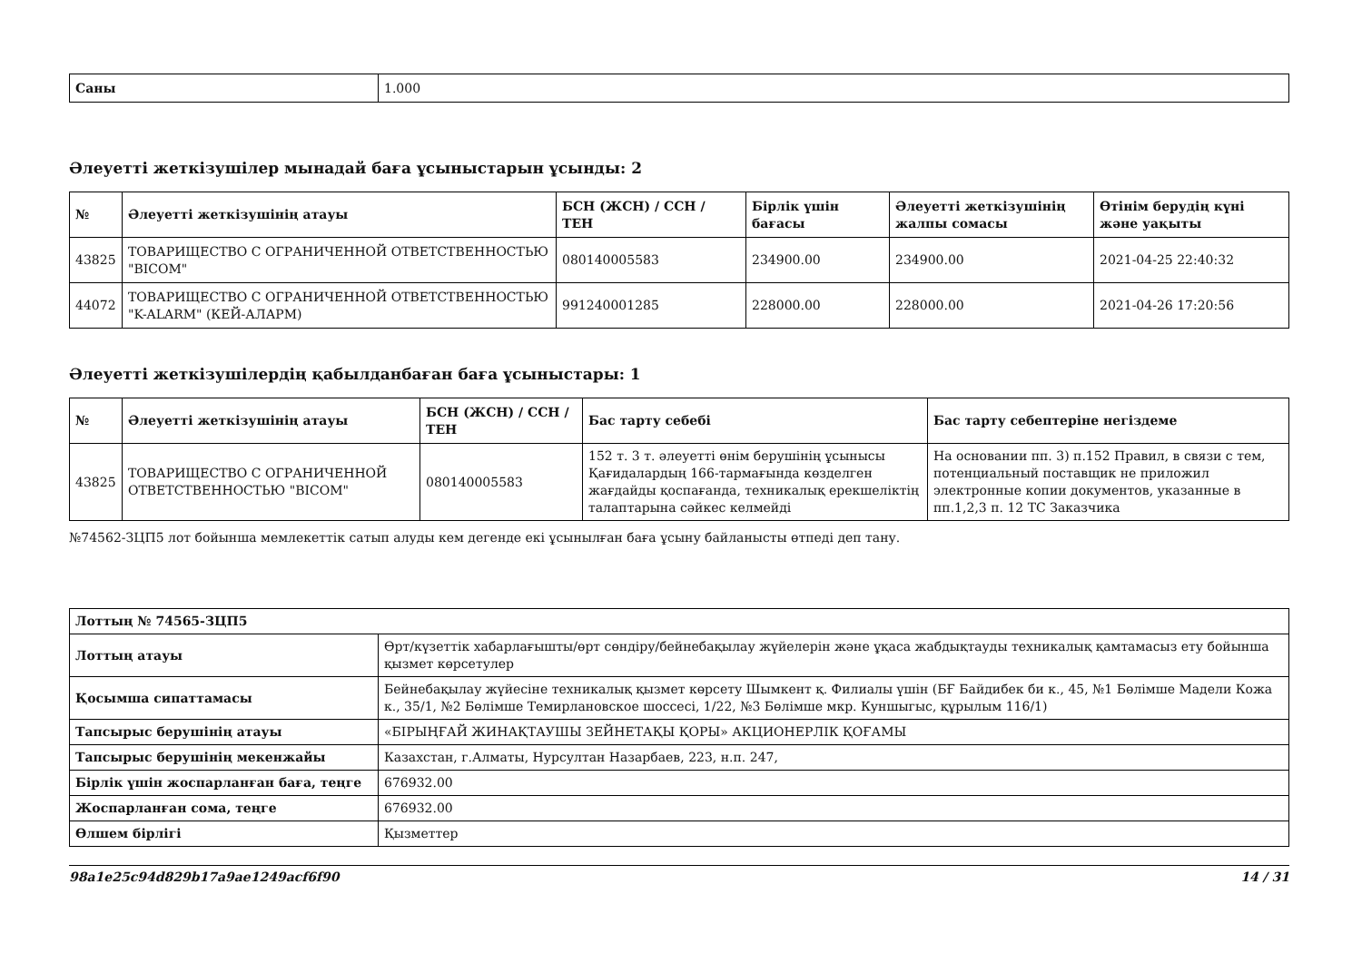| Саны | 1.000 |
Әлеуетті жеткізушілер мынадай баға ұсыныстарын ұсынды: 2
| № | Әлеуетті жеткізушінің атауы | БСН (ЖСН) / ССН / ТЕН | Бірлік үшін бағасы | Әлеуетті жеткізушінің жалпы сомасы | Өтінім берудің күні және уақыты |
| --- | --- | --- | --- | --- | --- |
| 43825 | ТОВАРИЩЕСТВО С ОГРАНИЧЕННОЙ ОТВЕТСТВЕННОСТЬЮ "BICOM" | 080140005583 | 234900.00 | 234900.00 | 2021-04-25 22:40:32 |
| 44072 | ТОВАРИЩЕСТВО С ОГРАНИЧЕННОЙ ОТВЕТСТВЕННОСТЬЮ "K-ALARM" (КЕЙ-АЛАРМ) | 991240001285 | 228000.00 | 228000.00 | 2021-04-26 17:20:56 |
Әлеуетті жеткізушілердің қабылданбаған баға ұсыныстары: 1
| № | Әлеуетті жеткізушінің атауы | БСН (ЖСН) / ССН / ТЕН | Бас тарту себебі | Бас тарту себептеріне негіздеме |
| --- | --- | --- | --- | --- |
| 43825 | ТОВАРИЩЕСТВО С ОГРАНИЧЕННОЙ ОТВЕТСТВЕННОСТЬЮ "BICOM" | 080140005583 | 152 т. 3 т. әлеуетті өнім берушінің ұсынысы Қағидалардың 166-тармағында көзделген жағдайды қоспағанда, техникалық ерекшеліктің талаптарына сәйкес келмейді | На основании пп. 3) п.152 Правил, в связи с тем, потенциальный поставщик не приложил электронные копии документов, указанные в пп.1,2,3 п. 12 ТС Заказчика |
№74562-ЗЦП5 лот бойынша мемлекеттік сатып алуды кем дегенде екі ұсынылған баға ұсыну байланысты өтпеді деп тану.
| Лоттың № 74565-ЗЦП5 | |
| --- | --- |
| Лоттың атауы | Өрт/күзеттік хабарлағышты/өрт сөндіру/бейнебақылау жүйелерін және ұқаса жабдықтауды техникалық қамтамасыз ету бойынша қызмет көрсетулер |
| Қосымша сипаттамасы | Бейнебақылау жүйесіне техникалық қызмет көрсету Шымкент қ. Филиалы үшін (БҒ Байдибек би к., 45, №1 Бөлімше Мадели Кожа к., 35/1, №2 Бөлімше Темирлановское шоссесі, 1/22, №3 Бөлімше мкр. Куншыгыс, құрылым 116/1) |
| Тапсырыс берушінің атауы | «БІРЫҢҒАЙ ЖИНАҚТАУШЫ ЗЕЙНЕТАҚЫ ҚОРЫ» АКЦИОНЕРЛІК ҚОҒАМЫ |
| Тапсырыс берушінің мекенжайы | Казахстан, г.Алматы, Нурсултан Назарбаев, 223, н.п. 247, |
| Бірлік үшін жоспарланған баға, теңге | 676932.00 |
| Жоспарланған сома, теңге | 676932.00 |
| Өлшем бірлігі | Қызметтер |
98a1e25c94d829b17a9ae1249acf6f90 14 / 31